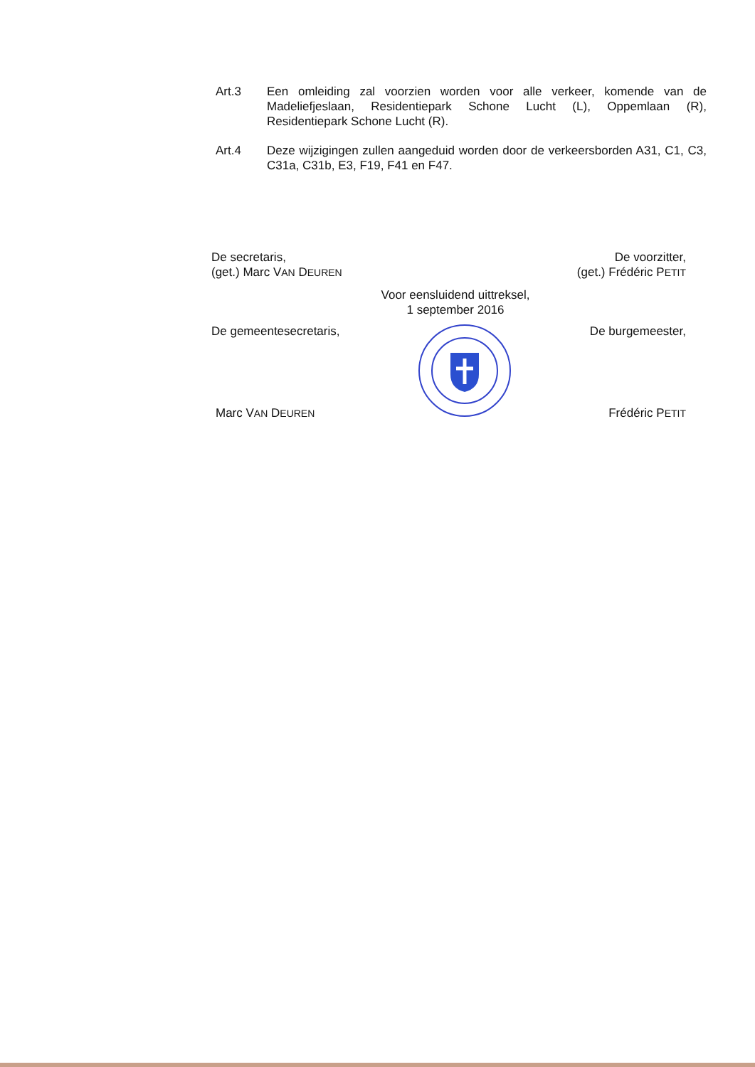Art.3 Een omleiding zal voorzien worden voor alle verkeer, komende van de Madeliefjeslaan, Residentiepark Schone Lucht (L), Oppemlaan (R), Residentiepark Schone Lucht (R).
Art.4 Deze wijzigingen zullen aangeduid worden door de verkeersborden A31, C1, C3, C31a, C31b, E3, F19, F41 en F47.
De secretaris,
(get.) Marc VAN DEUREN
De voorzitter,
(get.) Frédéric PETIT
Voor eensluidend uittreksel,
1 september 2016
De gemeentesecretaris,
Marc VAN DEUREN
De burgemeester,
Frédéric PETIT